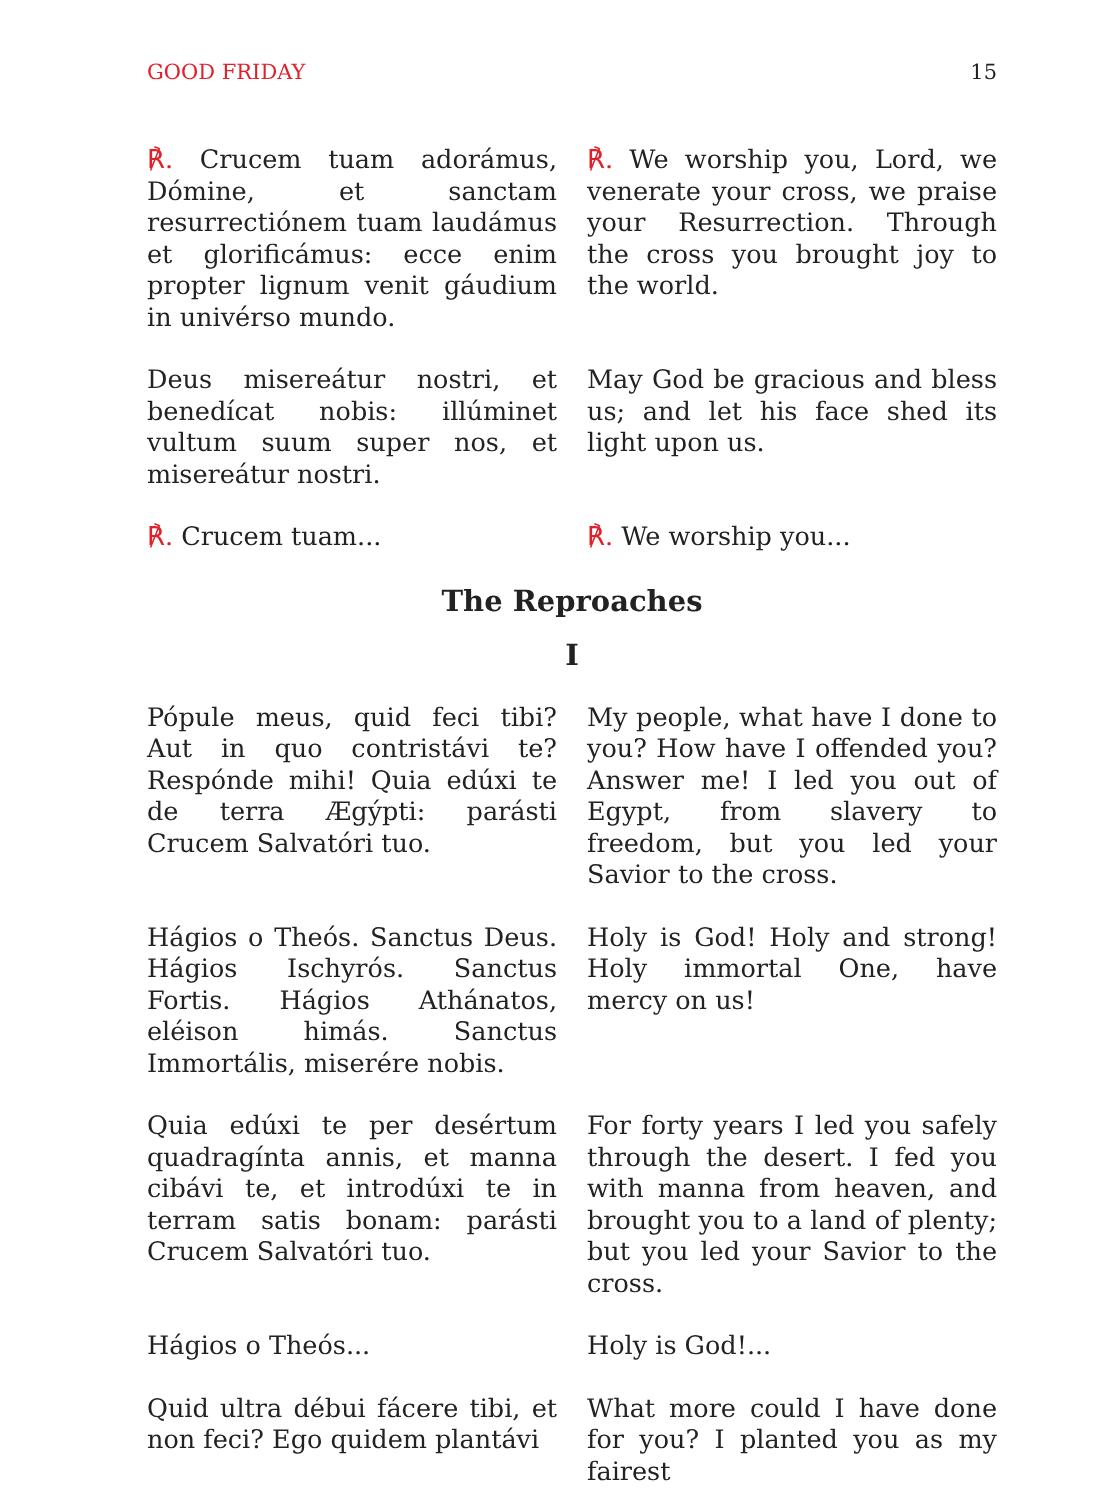GOOD FRIDAY 15
℟. Crucem tuam adorámus, Dómine, et sanctam resurrectiónem tuam laudámus et glorificámus: ecce enim propter lignum venit gáudium in univérso mundo.
℟. We worship you, Lord, we venerate your cross, we praise your Resurrection. Through the cross you brought joy to the world.
Deus misereátur nostri, et benedícat nobis: illúminet vultum suum super nos, et misereátur nostri.
May God be gracious and bless us; and let his face shed its light upon us.
℟. Crucem tuam... ℟. We worship you...
The Reproaches
I
Pópule meus, quid feci tibi? Aut in quo contristávi te? Respónde mihi! Quia edúxi te de terra Ægýpti: parásti Crucem Salvatóri tuo.
My people, what have I done to you? How have I offended you? Answer me! I led you out of Egypt, from slavery to freedom, but you led your Savior to the cross.
Hágios o Theós. Sanctus Deus. Hágios Ischyrós. Sanctus Fortis. Hágios Athánatos, eléison himás. Sanctus Immortális, miserére nobis.
Holy is God! Holy and strong! Holy immortal One, have mercy on us!
Quia edúxi te per desértum quadragínta annis, et manna cibávi te, et introdúxi te in terram satis bonam: parásti Crucem Salvatóri tuo.
For forty years I led you safely through the desert. I fed you with manna from heaven, and brought you to a land of plenty; but you led your Savior to the cross.
Hágios o Theós... Holy is God!...
Quid ultra débui fácere tibi, et non feci? Ego quidem plantávi
What more could I have done for you? I planted you as my fairest